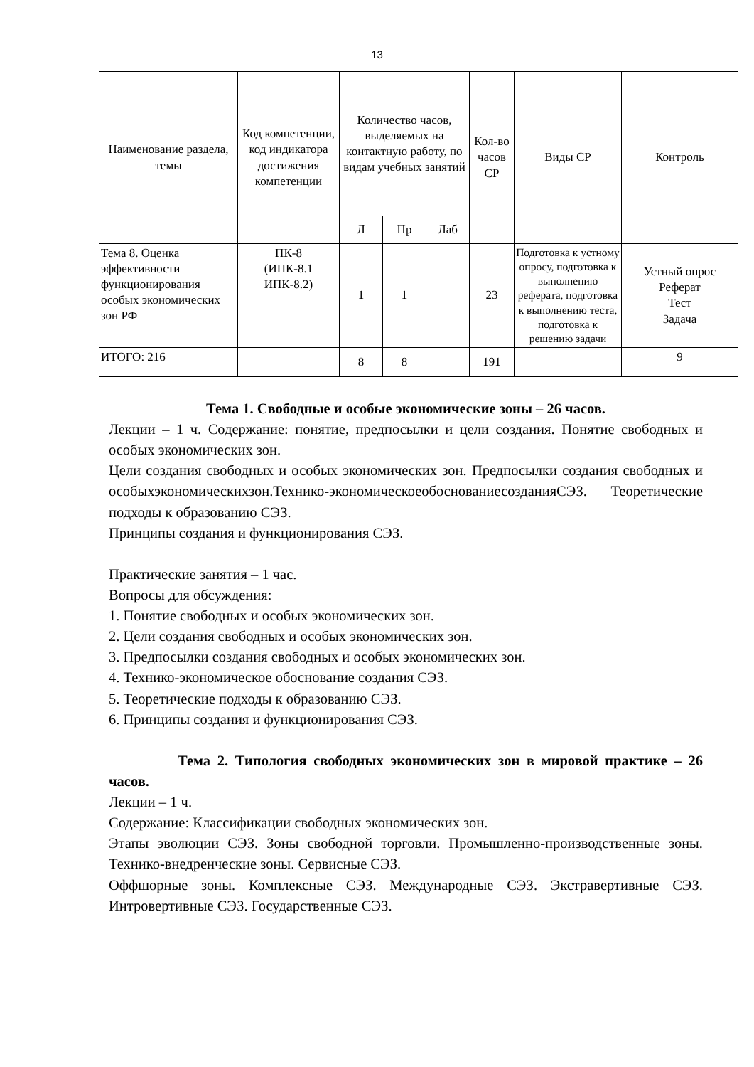13
| Наименование раздела, темы | Код компетенции, код индикатора достижения компетенции | Количество часов, выделяемых на контактную работу, по видам учебных занятий | | | Кол-во часов СР | Виды СР | Контроль |
| --- | --- | --- | --- | --- | --- | --- | --- |
| | | Л | Пр | Лаб | | | |
| Тема 8. Оценка эффективности функционирования особых экономических зон РФ | ПК-8 (ИПК-8.1 ИПК-8.2) | 1 | 1 | | 23 | Подготовка к устному опросу, подготовка к выполнению реферата, подготовка к выполнению теста, подготовка к решению задачи | Устный опрос Реферат Тест Задача |
| ИТОГО: 216 | | 8 | 8 | | 191 | | 9 |
Тема 1. Свободные и особые экономические зоны – 26 часов.
Лекции – 1 ч. Содержание: понятие, предпосылки и цели создания. Понятие свободных и особых экономических зон.
Цели создания свободных и особых экономических зон. Предпосылки создания свободных и особыхэкономическихзон.Технико-экономическоеобоснованиесозданияСЭЗ. Теоретические подходы к образованию СЭЗ.
Принципы создания и функционирования СЭЗ.
Практические занятия – 1 час.
Вопросы для обсуждения:
1. Понятие свободных и особых экономических зон.
2. Цели создания свободных и особых экономических зон.
3. Предпосылки создания свободных и особых экономических зон.
4. Технико-экономическое обоснование создания СЭЗ.
5. Теоретические подходы к образованию СЭЗ.
6. Принципы создания и функционирования СЭЗ.
Тема 2. Типология свободных экономических зон в мировой практике – 26 часов.
Лекции – 1 ч.
Содержание: Классификации свободных экономических зон.
Этапы эволюции СЭЗ. Зоны свободной торговли. Промышленно-производственные зоны. Технико-внедренческие зоны. Сервисные СЭЗ.
Оффшорные зоны. Комплексные СЭЗ. Международные СЭЗ. Экстравертивные СЭЗ. Интровертивные СЭЗ. Государственные СЭЗ.